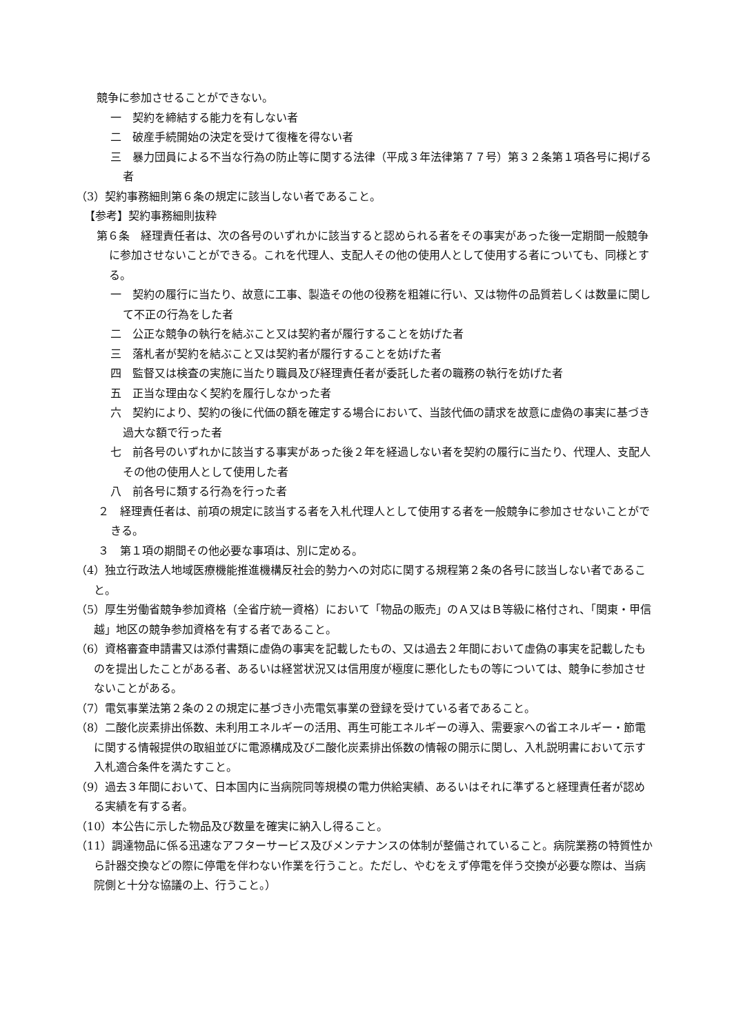競争に参加させることができない。
一　契約を締結する能力を有しない者
二　破産手続開始の決定を受けて復権を得ない者
三　暴力団員による不当な行為の防止等に関する法律（平成３年法律第７７号）第３２条第１項各号に掲げる者
（3）契約事務細則第６条の規定に該当しない者であること。
【参考】契約事務細則抜粋
第６条　経理責任者は、次の各号のいずれかに該当すると認められる者をその事実があった後一定期間一般競争に参加させないことができる。これを代理人、支配人その他の使用人として使用する者についても、同様とする。
一　契約の履行に当たり、故意に工事、製造その他の役務を粗雑に行い、又は物件の品質若しくは数量に関して不正の行為をした者
二　公正な競争の執行を結ぶこと又は契約者が履行することを妨げた者
三　落札者が契約を結ぶこと又は契約者が履行することを妨げた者
四　監督又は検査の実施に当たり職員及び経理責任者が委託した者の職務の執行を妨げた者
五　正当な理由なく契約を履行しなかった者
六　契約により、契約の後に代価の額を確定する場合において、当該代価の請求を故意に虚偽の事実に基づき過大な額で行った者
七　前各号のいずれかに該当する事実があった後２年を経過しない者を契約の履行に当たり、代理人、支配人その他の使用人として使用した者
八　前各号に類する行為を行った者
２　経理責任者は、前項の規定に該当する者を入札代理人として使用する者を一般競争に参加させないことができる。
３　第１項の期間その他必要な事項は、別に定める。
（4）独立行政法人地域医療機能推進機構反社会的勢力への対応に関する規程第２条の各号に該当しない者であること。
（5）厚生労働省競争参加資格（全省庁統一資格）において「物品の販売」のＡ又はＢ等級に格付され、「関東・甲信越」地区の競争参加資格を有する者であること。
（6）資格審査申請書又は添付書類に虚偽の事実を記載したもの、又は過去２年間において虚偽の事実を記載したものを提出したことがある者、あるいは経営状況又は信用度が極度に悪化したもの等については、競争に参加させないことがある。
（7）電気事業法第２条の２の規定に基づき小売電気事業の登録を受けている者であること。
（8）二酸化炭素排出係数、未利用エネルギーの活用、再生可能エネルギーの導入、需要家への省エネルギー・節電に関する情報提供の取組並びに電源構成及び二酸化炭素排出係数の情報の開示に関し、入札説明書において示す入札適合条件を満たすこと。
（9）過去３年間において、日本国内に当病院同等規模の電力供給実績、あるいはそれに準ずると経理責任者が認める実績を有する者。
（10）本公告に示した物品及び数量を確実に納入し得ること。
（11）調達物品に係る迅速なアフターサービス及びメンテナンスの体制が整備されていること。病院業務の特質性から計器交換などの際に停電を伴わない作業を行うこと。ただし、やむをえず停電を伴う交換が必要な際は、当病院側と十分な協議の上、行うこと。）